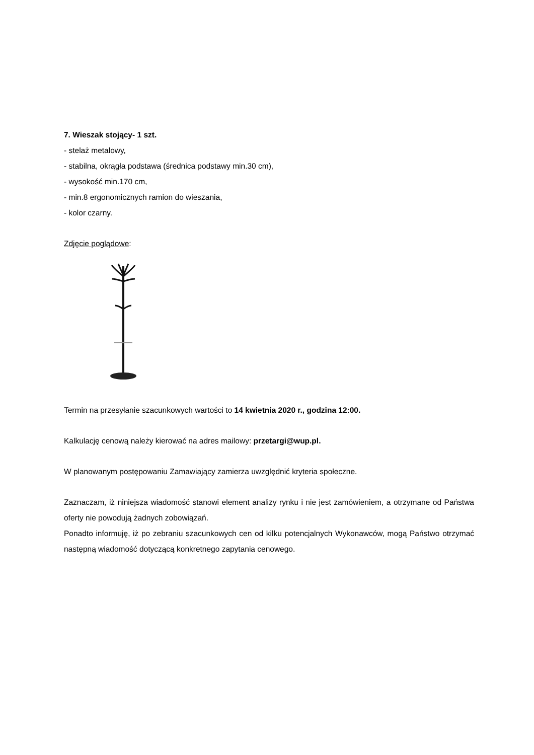7. Wieszak stojący- 1 szt.
- stelaż metalowy,
- stabilna, okrągła podstawa (średnica podstawy min.30 cm),
- wysokość min.170 cm,
- min.8 ergonomicznych ramion do wieszania,
- kolor czarny.
Zdjęcie poglądowe:
Termin na przesyłanie szacunkowych wartości to 14 kwietnia 2020 r., godzina 12:00.
Kalkulację cenową należy kierować na adres mailowy: przetargi@wup.pl.
W planowanym postępowaniu Zamawiający zamierza uwzględnić kryteria społeczne.
Zaznaczam, iż niniejsza wiadomość stanowi element analizy rynku i nie jest zamówieniem, a otrzymane od Państwa oferty nie powodują żadnych zobowiązań.
Ponadto informuję, iż po zebraniu szacunkowych cen od kilku potencjalnych Wykonawców, mogą Państwo otrzymać następną wiadomość dotyczącą konkretnego zapytania cenowego.